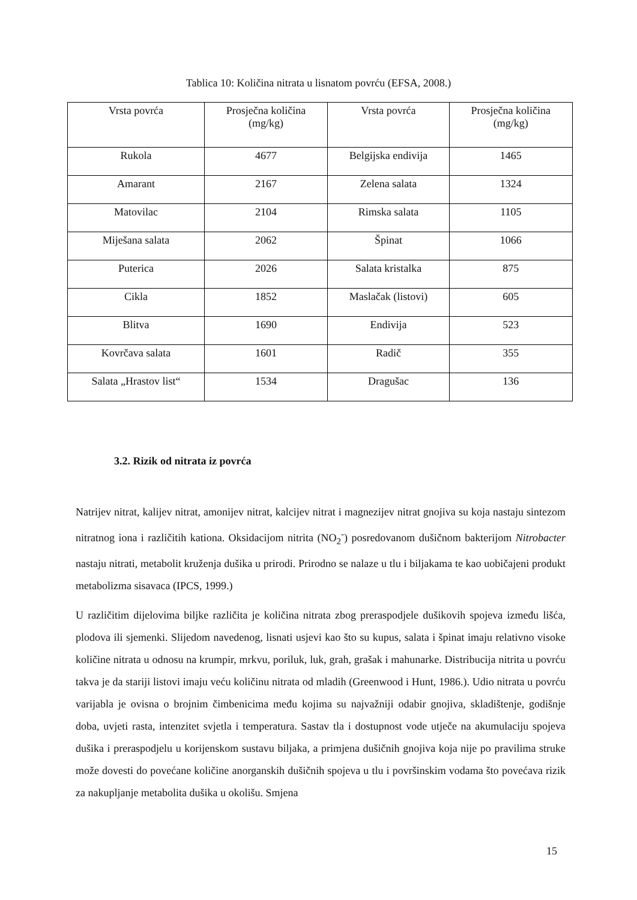Tablica 10: Količina nitrata u lisnatom povrću (EFSA, 2008.)
| Vrsta povrća | Prosječna količina (mg/kg) | Vrsta povrća | Prosječna količina (mg/kg) |
| --- | --- | --- | --- |
| Rukola | 4677 | Belgijska endivija | 1465 |
| Amarant | 2167 | Zelena salata | 1324 |
| Matovilac | 2104 | Rimska salata | 1105 |
| Miješana salata | 2062 | Špinat | 1066 |
| Puterica | 2026 | Salata kristalka | 875 |
| Cikla | 1852 | Maslačak (listovi) | 605 |
| Blitva | 1690 | Endivija | 523 |
| Kovrčava salata | 1601 | Radič | 355 |
| Salata „Hrastov list“ | 1534 | Dragušac | 136 |
3.2. Rizik od nitrata iz povrća
Natrijev nitrat, kalijev nitrat, amonijev nitrat, kalcijev nitrat i magnezijev nitrat gnojiva su koja nastaju sintezom nitratnog iona i različitih kationa. Oksidacijom nitrita (NO<sub>2</sub><sup>-</sup>) posredovanom dušičnom bakterijom Nitrobacter nastaju nitrati, metabolit kruženja dušika u prirodi. Prirodno se nalaze u tlu i biljakama te kao uobičajeni produkt metabolizma sisavaca (IPCS, 1999.)
U različitim dijelovima biljke različita je količina nitrata zbog preraspodjele dušikovih spojeva između lišća, plodova ili sjemenki. Slijedom navedenog, lisnati usjevi kao što su kupus, salata i špinat imaju relativno visoke količine nitrata u odnosu na krumpir, mrkvu, poriluk, luk, grah, grašak i mahunarke. Distribucija nitrita u povrću takva je da stariji listovi imaju veću količinu nitrata od mladih (Greenwood i Hunt, 1986.). Udio nitrata u povrću varijabla je ovisna o brojnim čimbenicima među kojima su najvažniji odabir gnojiva, skladištenje, godišnje doba, uvjeti rasta, intenzitet svjetla i temperatura. Sastav tla i dostupnost vode utječe na akumulaciju spojeva dušika i preraspodjelu u korijenskom sustavu biljaka, a primjena dušičnih gnojiva koja nije po pravilima struke može dovesti do povećane količine anorganskih dušičnih spojeva u tlu i površinskim vodama što povećava rizik za nakupljanje metabolita dušika u okolišu. Smjena
15